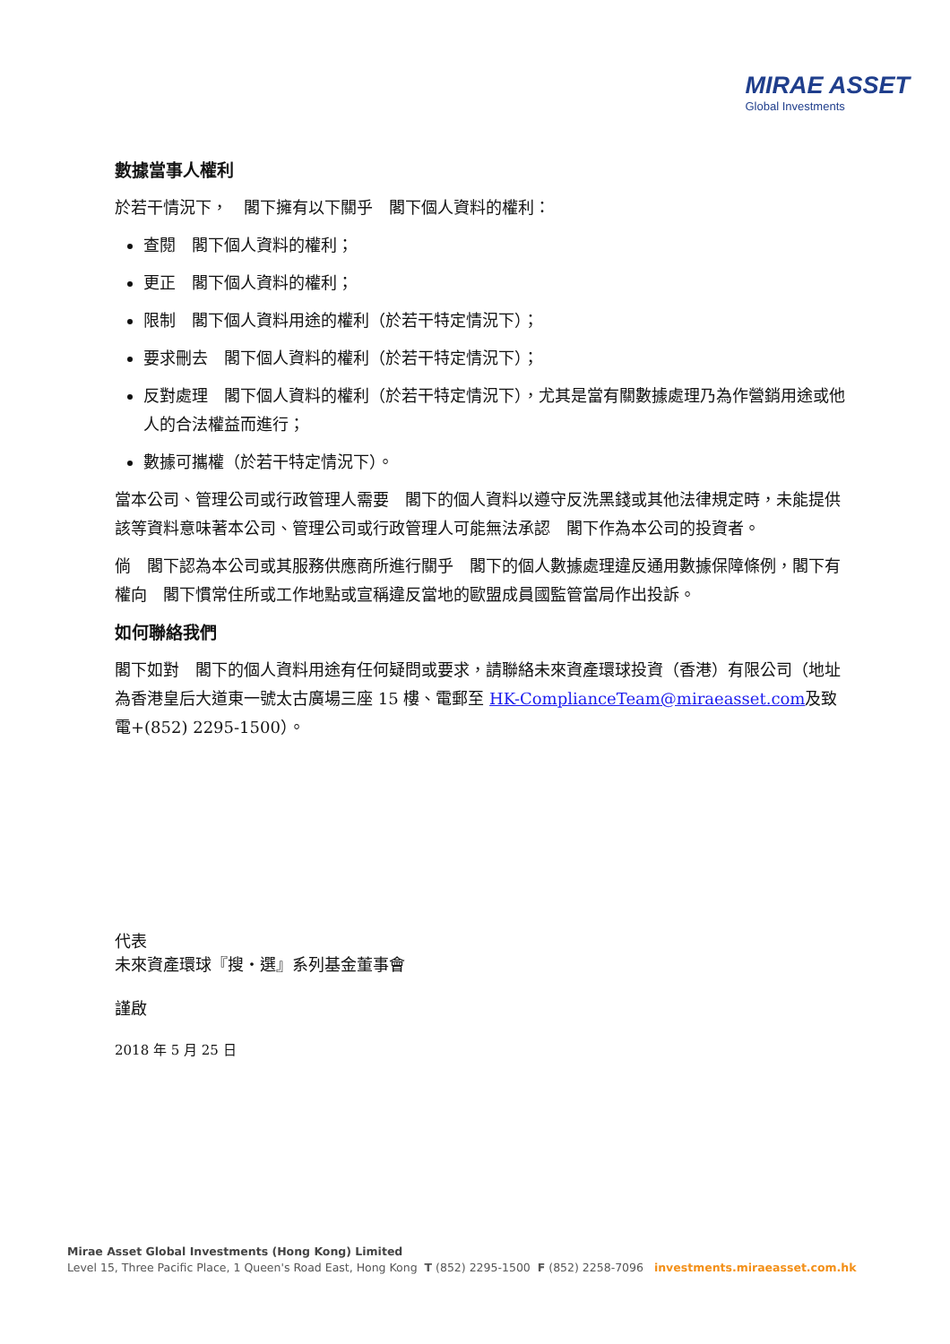MIRAE ASSET
Global Investments
數據當事人權利
於若干情況下，　閣下擁有以下關乎　閣下個人資料的權利：
查閱　閣下個人資料的權利；
更正　閣下個人資料的權利；
限制　閣下個人資料用途的權利（於若干特定情況下）；
要求刪去　閣下個人資料的權利（於若干特定情況下）；
反對處理　閣下個人資料的權利（於若干特定情況下），尤其是當有關數據處理乃為作營銷用途或他人的合法權益而進行；
數據可攜權（於若干特定情況下）。
當本公司、管理公司或行政管理人需要　閣下的個人資料以遵守反洗黑錢或其他法律規定時，未能提供該等資料意味著本公司、管理公司或行政管理人可能無法承認　閣下作為本公司的投資者。
倘　閣下認為本公司或其服務供應商所進行關乎　閣下的個人數據處理違反通用數據保障條例，閣下有權向　閣下慣常住所或工作地點或宣稱違反當地的歐盟成員國監管當局作出投訴。
如何聯絡我們
閣下如對　閣下的個人資料用途有任何疑問或要求，請聯絡未來資產環球投資（香港）有限公司（地址為香港皇后大道東一號太古廣場三座 15 樓、電郵至 HK-ComplianceTeam@miraeasset.com及致電+(852) 2295-1500）。
代表
未來資產環球『搜・選』系列基金董事會
謹啟
2018 年 5 月 25 日
Mirae Asset Global Investments (Hong Kong) Limited
Level 15, Three Pacific Place, 1 Queen's Road East, Hong Kong T (852) 2295-1500 F (852) 2258-7096 investments.miraeasset.com.hk